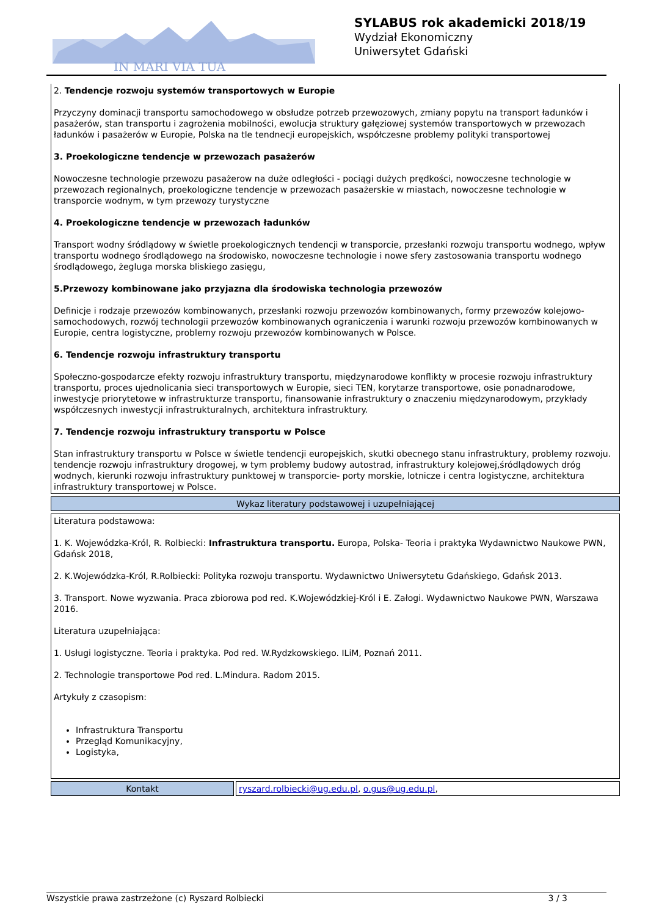IN MARI VIA TUA
SYLABUS rok akademicki 2018/19
Wydział Ekonomiczny
Uniwersytet Gdański
2. Tendencje rozwoju systemów transportowych w Europie
Przyczyny dominacji transportu samochodowego w obsłudze potrzeb przewozowych, zmiany popytu na transport ładunków i pasażerów, stan transportu i zagrożenia mobilności, ewolucja struktury gałęziowej systemów transportowych w przewozach ładunków i pasażerów w Europie, Polska na tle tendnecji europejskich, współczesne problemy polityki transportowej
3. Proekologiczne tendencje w przewozach pasażerów
Nowoczesne technologie przewozu pasażerow na duże odległości - pociągi dużych prędkości, nowoczesne technologie w przewozach regionalnych, proekologiczne tendencje w przewozach pasażerskie w miastach, nowoczesne technologie w transporcie wodnym, w tym przewozy turystyczne
4. Proekologiczne tendencje w przewozach ładunków
Transport wodny śródlądowy w świetle proekologicznych tendencji w transporcie, przesłanki rozwoju transportu wodnego, wpływ transportu wodnego środlądowego na środowisko, nowoczesne technologie i nowe sfery zastosowania transportu wodnego środlądowego, żegluga morska bliskiego zasięgu,
5.Przewozy kombinowane jako przyjazna dla środowiska technologia przewozów
Definicje i rodzaje przewozów kombinowanych, przesłanki rozwoju przewozów kombinowanych, formy przewozów kolejowo-samochodowych, rozwój technologii przewozów kombinowanych ograniczenia i warunki rozwoju przewozów kombinowanych w Europie, centra logistyczne, problemy rozwoju przewozów kombinowanych w Polsce.
6. Tendencje rozwoju infrastruktury transportu
Społeczno-gospodarcze efekty rozwoju infrastruktury transportu, międzynarodowe konflikty w procesie rozwoju infrastruktury transportu, proces ujednolicania sieci transportowych w Europie, sieci TEN, korytarze transportowe, osie ponadnarodowe, inwestycje priorytetowe w infrastrukturze transportu, finansowanie infrastruktury o znaczeniu międzynarodowym, przykłady współczesnych inwestycji infrastrukturalnych, architektura infrastruktury.
7. Tendencje rozwoju infrastruktury transportu w Polsce
Stan infrastruktury transportu w Polsce w świetle tendencji europejskich, skutki obecnego stanu infrastruktury, problemy rozwoju. tendencje rozwoju infrastruktury drogowej, w tym problemy budowy autostrad, infrastruktury kolejowej,śródlądowych dróg wodnych, kierunki rozwoju infrastruktury punktowej w transporcie- porty morskie, lotnicze i centra logistyczne, architektura infrastruktury transportowej w Polsce.
Wykaz literatury podstawowej i uzupełniającej
Literatura podstawowa:
1. K. Wojewódzka-Król, R. Rolbiecki: Infrastruktura transportu. Europa, Polska- Teoria i praktyka Wydawnictwo Naukowe PWN, Gdańsk 2018,
2. K.Wojewódzka-Król, R.Rolbiecki: Polityka rozwoju transportu. Wydawnictwo Uniwersytetu Gdańskiego, Gdańsk 2013.
3. Transport. Nowe wyzwania. Praca zbiorowa pod red. K.Wojewódzkiej-Król i E. Załogi. Wydawnictwo Naukowe PWN, Warszawa 2016.
Literatura uzupełniająca:
1. Usługi logistyczne. Teoria i praktyka. Pod red. W.Rydzkowskiego. ILiM, Poznań 2011.
2. Technologie transportowe Pod red. L.Mindura. Radom 2015.
Artykuły z czasopism:
Infrastruktura Transportu
Przegląd Komunikacyjny,
Logistyka,
| Kontakt | ryszard.rolbiecki@ug.edu.pl , o.gus@ug.edu.pl , |
Wszystkie prawa zastrzeżone (c) Ryszard Rolbiecki 3 / 3